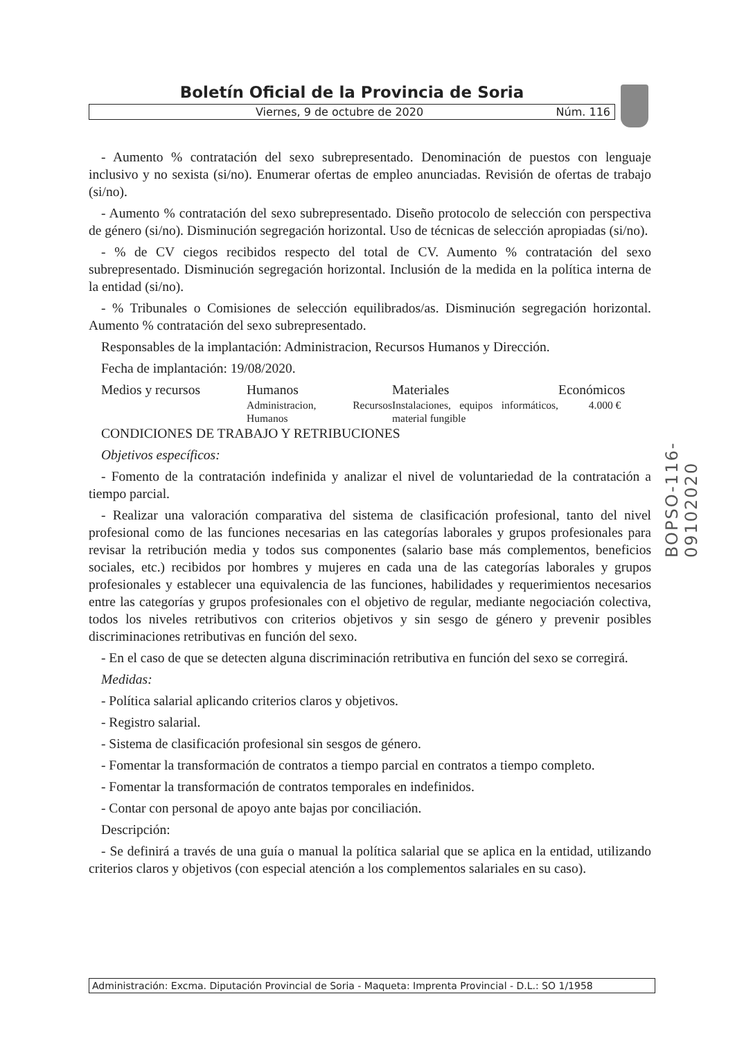Boletín Oficial de la Provincia de Soria
Viernes, 9 de octubre de 2020 Núm. 116
BOPSO-116-09102020
- Aumento % contratación del sexo subrepresentado. Denominación de puestos con lenguaje inclusivo y no sexista (si/no). Enumerar ofertas de empleo anunciadas. Revisión de ofertas de trabajo (si/no).
- Aumento % contratación del sexo subrepresentado. Diseño protocolo de selección con perspectiva de género (si/no). Disminución segregación horizontal. Uso de técnicas de selección apropiadas (si/no).
- % de CV ciegos recibidos respecto del total de CV. Aumento % contratación del sexo subrepresentado. Disminución segregación horizontal. Inclusión de la medida en la política interna de la entidad (si/no).
- % Tribunales o Comisiones de selección equilibrados/as. Disminución segregación horizontal. Aumento % contratación del sexo subrepresentado.
Responsables de la implantación: Administracion, Recursos Humanos y Dirección.
Fecha de implantación: 19/08/2020.
| Medios y recursos | Humanos | Materiales | Económicos |
| --- | --- | --- | --- |
| | Administracion, Recursos Humanos | Instalaciones, equipos informáticos, material fungible | 4.000 € |
CONDICIONES DE TRABAJO Y RETRIBUCIONES
Objetivos específicos:
- Fomento de la contratación indefinida y analizar el nivel de voluntariedad de la contratación a tiempo parcial.
- Realizar una valoración comparativa del sistema de clasificación profesional, tanto del nivel profesional como de las funciones necesarias en las categorías laborales y grupos profesionales para revisar la retribución media y todos sus componentes (salario base más complementos, beneficios sociales, etc.) recibidos por hombres y mujeres en cada una de las categorías laborales y grupos profesionales y establecer una equivalencia de las funciones, habilidades y requerimientos necesarios entre las categorías y grupos profesionales con el objetivo de regular, mediante negociación colectiva, todos los niveles retributivos con criterios objetivos y sin sesgo de género y prevenir posibles discriminaciones retributivas en función del sexo.
- En el caso de que se detecten alguna discriminación retributiva en función del sexo se corregirá.
Medidas:
- Política salarial aplicando criterios claros y objetivos.
- Registro salarial.
- Sistema de clasificación profesional sin sesgos de género.
- Fomentar la transformación de contratos a tiempo parcial en contratos a tiempo completo.
- Fomentar la transformación de contratos temporales en indefinidos.
- Contar con personal de apoyo ante bajas por conciliación.
Descripción:
- Se definirá a través de una guía o manual la política salarial que se aplica en la entidad, utilizando criterios claros y objetivos (con especial atención a los complementos salariales en su caso).
Administración: Excma. Diputación Provincial de Soria - Maqueta: Imprenta Provincial - D.L.: SO 1/1958